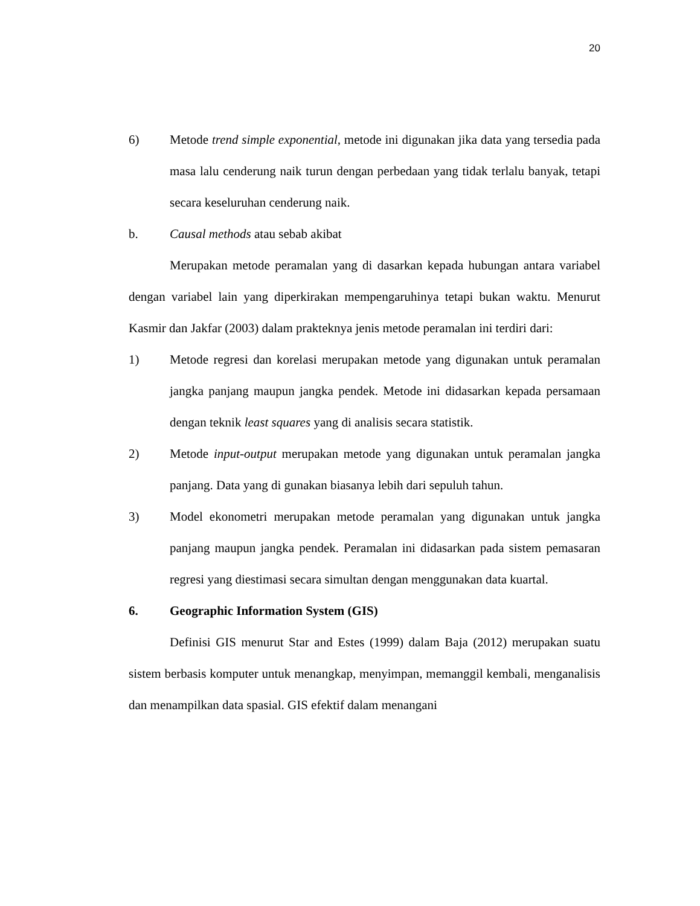20
6) Metode trend simple exponential, metode ini digunakan jika data yang tersedia pada masa lalu cenderung naik turun dengan perbedaan yang tidak terlalu banyak, tetapi secara keseluruhan cenderung naik.
b. Causal methods atau sebab akibat
Merupakan metode peramalan yang di dasarkan kepada hubungan antara variabel dengan variabel lain yang diperkirakan mempengaruhinya tetapi bukan waktu. Menurut Kasmir dan Jakfar (2003) dalam prakteknya jenis metode peramalan ini terdiri dari:
1) Metode regresi dan korelasi merupakan metode yang digunakan untuk peramalan jangka panjang maupun jangka pendek. Metode ini didasarkan kepada persamaan dengan teknik least squares yang di analisis secara statistik.
2) Metode input-output merupakan metode yang digunakan untuk peramalan jangka panjang. Data yang di gunakan biasanya lebih dari sepuluh tahun.
3) Model ekonometri merupakan metode peramalan yang digunakan untuk jangka panjang maupun jangka pendek. Peramalan ini didasarkan pada sistem pemasaran regresi yang diestimasi secara simultan dengan menggunakan data kuartal.
6. Geographic Information System (GIS)
Definisi GIS menurut Star and Estes (1999) dalam Baja (2012) merupakan suatu sistem berbasis komputer untuk menangkap, menyimpan, memanggil kembali, menganalisis dan menampilkan data spasial. GIS efektif dalam menangani